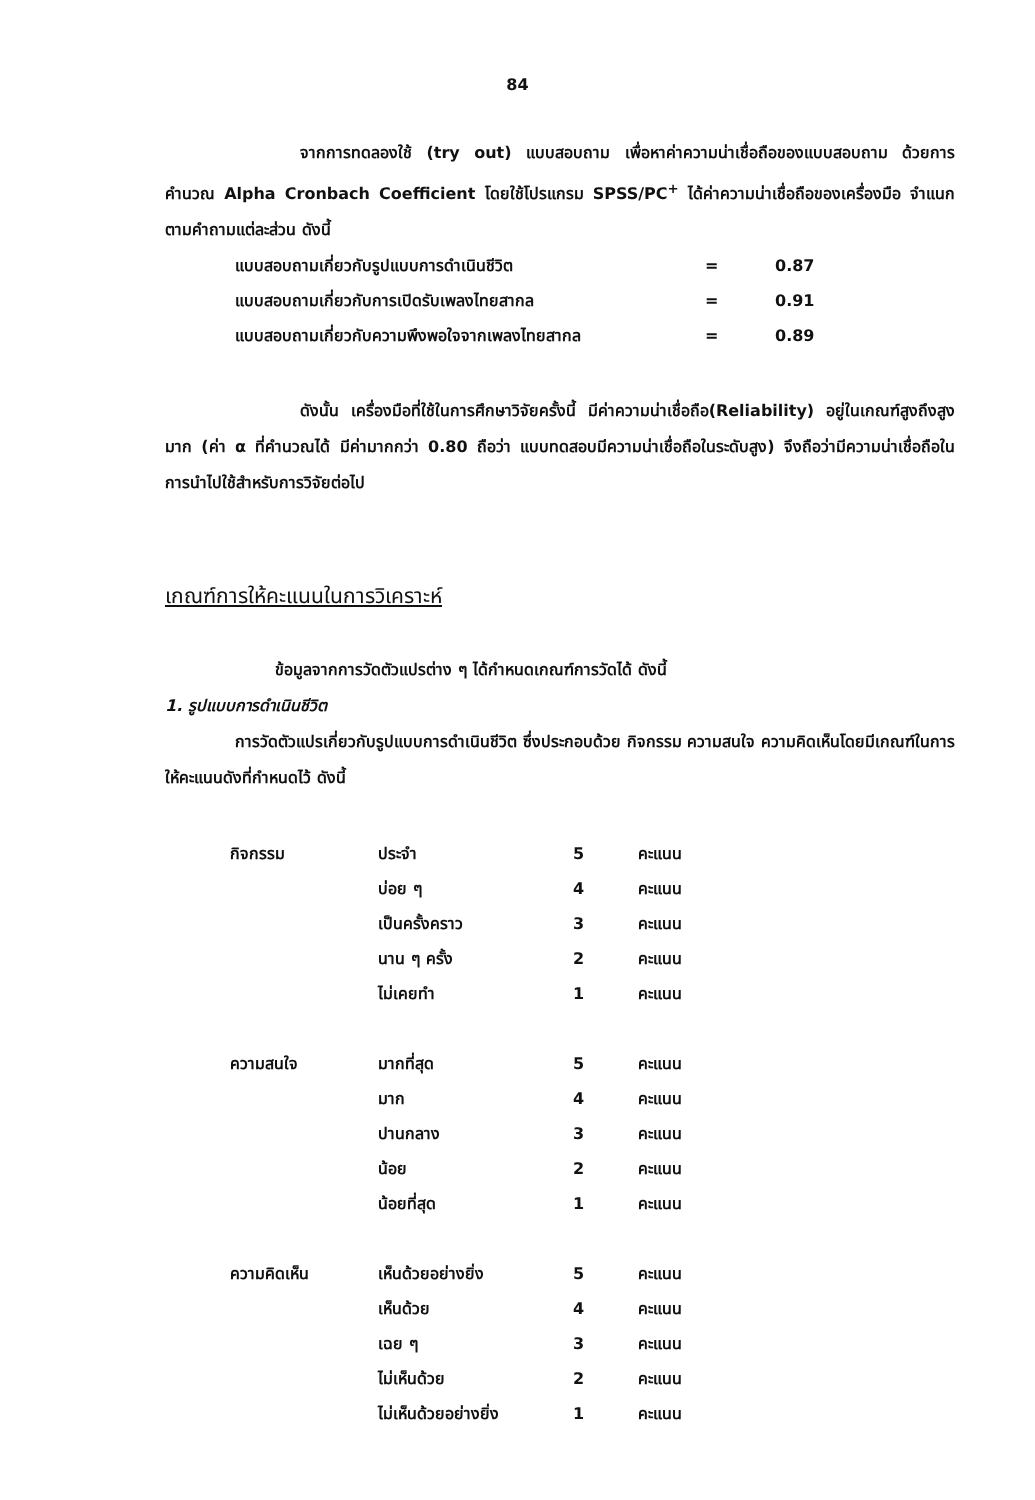84
จากการทดลองใช้ (try out) แบบสอบถาม เพื่อหาค่าความน่าเชื่อถือของแบบสอบถาม ด้วยการคำนวณ Alpha Cronbach Coefficient โดยใช้โปรแกรม SPSS/PC<sup>+</sup> ได้ค่าความน่าเชื่อถือของเครื่องมือ จำแนกตามคำถามแต่ละส่วน ดังนี้
| แบบสอบถามเกี่ยวกับรูปแบบการดำเนินชีวิต | = | 0.87 |
| แบบสอบถามเกี่ยวกับการเปิดรับเพลงไทยสากล | = | 0.91 |
| แบบสอบถามเกี่ยวกับความพึงพอใจจากเพลงไทยสากล | = | 0.89 |
ดังนั้น เครื่องมือที่ใช้ในการศึกษาวิจัยครั้งนี้ มีค่าความน่าเชื่อถือ(Reliability) อยู่ในเกณฑ์สูงถึงสูงมาก (ค่า α ที่คำนวณได้ มีค่ามากกว่า 0.80 ถือว่า แบบทดสอบมีความน่าเชื่อถือในระดับสูง) จึงถือว่ามีความน่าเชื่อถือในการนำไปใช้สำหรับการวิจัยต่อไป
เกณฑ์การให้คะแนนในการวิเคราะห์
ข้อมูลจากการวัดตัวแปรต่าง ๆ ได้กำหนดเกณฑ์การวัดได้ ดังนี้
1. รูปแบบการดำเนินชีวิต
การวัดตัวแปรเกี่ยวกับรูปแบบการดำเนินชีวิต ซึ่งประกอบด้วย กิจกรรม ความสนใจ ความคิดเห็นโดยมีเกณฑ์ในการให้คะแนนดังที่กำหนดไว้ ดังนี้
| กิจกรรม | ประจำ | 5 | คะแนน |
| | บ่อย ๆ | 4 | คะแนน |
| | เป็นครั้งคราว | 3 | คะแนน |
| | นาน ๆ ครั้ง | 2 | คะแนน |
| | ไม่เคยทำ | 1 | คะแนน |
| ความสนใจ | มากที่สุด | 5 | คะแนน |
| | มาก | 4 | คะแนน |
| | ปานกลาง | 3 | คะแนน |
| | น้อย | 2 | คะแนน |
| | น้อยที่สุด | 1 | คะแนน |
| ความคิดเห็น | เห็นด้วยอย่างยิ่ง | 5 | คะแนน |
| | เห็นด้วย | 4 | คะแนน |
| | เฉย ๆ | 3 | คะแนน |
| | ไม่เห็นด้วย | 2 | คะแนน |
| | ไม่เห็นด้วยอย่างยิ่ง | 1 | คะแนน |